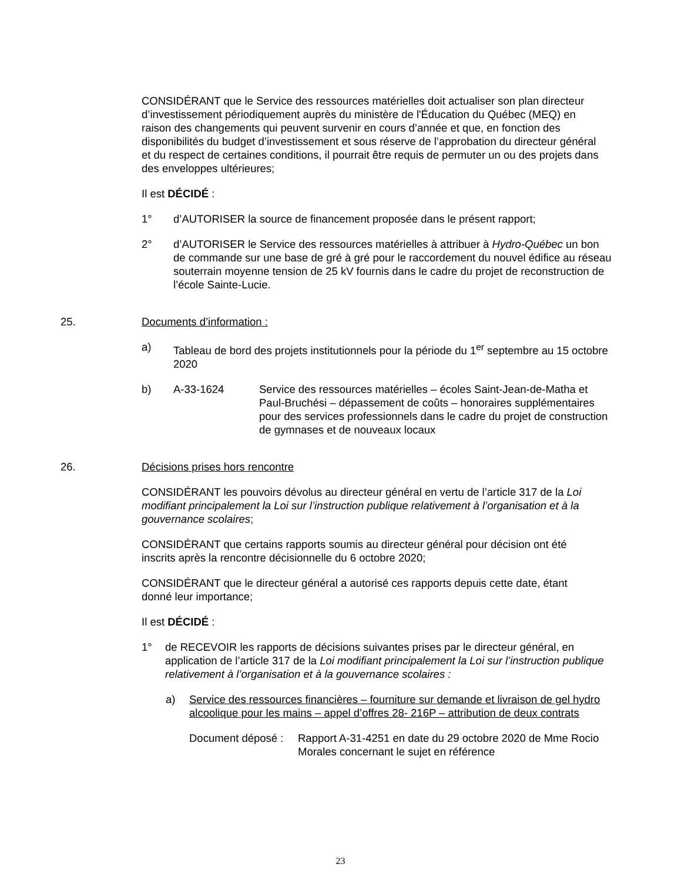CONSIDÉRANT que le Service des ressources matérielles doit actualiser son plan directeur d’investissement périodiquement auprès du ministère de l'Éducation du Québec (MEQ) en raison des changements qui peuvent survenir en cours d’année et que, en fonction des disponibilités du budget d’investissement et sous réserve de l’approbation du directeur général et du respect de certaines conditions, il pourrait être requis de permuter un ou des projets dans des enveloppes ultérieures;
Il est DÉCIDÉ :
1° d’AUTORISER la source de financement proposée dans le présent rapport;
2° d’AUTORISER le Service des ressources matérielles à attribuer à Hydro-Québec un bon de commande sur une base de gré à gré pour le raccordement du nouvel édifice au réseau souterrain moyenne tension de 25 kV fournis dans le cadre du projet de reconstruction de l’école Sainte-Lucie.
25. Documents d’information :
a) Tableau de bord des projets institutionnels pour la période du 1<sup>er</sup> septembre au 15 octobre 2020
b) A-33-1624 Service des ressources matérielles – écoles Saint-Jean-de-Matha et Paul-Bruchési – dépassement de coûts – honoraires supplémentaires pour des services professionnels dans le cadre du projet de construction de gymnases et de nouveaux locaux
26. Décisions prises hors rencontre
CONSIDÉRANT les pouvoirs dévolus au directeur général en vertu de l’article 317 de la Loi modifiant principalement la Loi sur l’instruction publique relativement à l’organisation et à la gouvernance scolaires;
CONSIDÉRANT que certains rapports soumis au directeur général pour décision ont été inscrits après la rencontre décisionnelle du 6 octobre 2020;
CONSIDÉRANT que le directeur général a autorisé ces rapports depuis cette date, étant donné leur importance;
Il est DÉCIDÉ :
1° de RECEVOIR les rapports de décisions suivantes prises par le directeur général, en application de l’article 317 de la Loi modifiant principalement la Loi sur l’instruction publique relativement à l’organisation et à la gouvernance scolaires :
a) Service des ressources financières – fourniture sur demande et livraison de gel hydro alcoolique pour les mains – appel d’offres 28- 216P – attribution de deux contrats
Document déposé : Rapport A-31-4251 en date du 29 octobre 2020 de Mme Rocio Morales concernant le sujet en référence
23